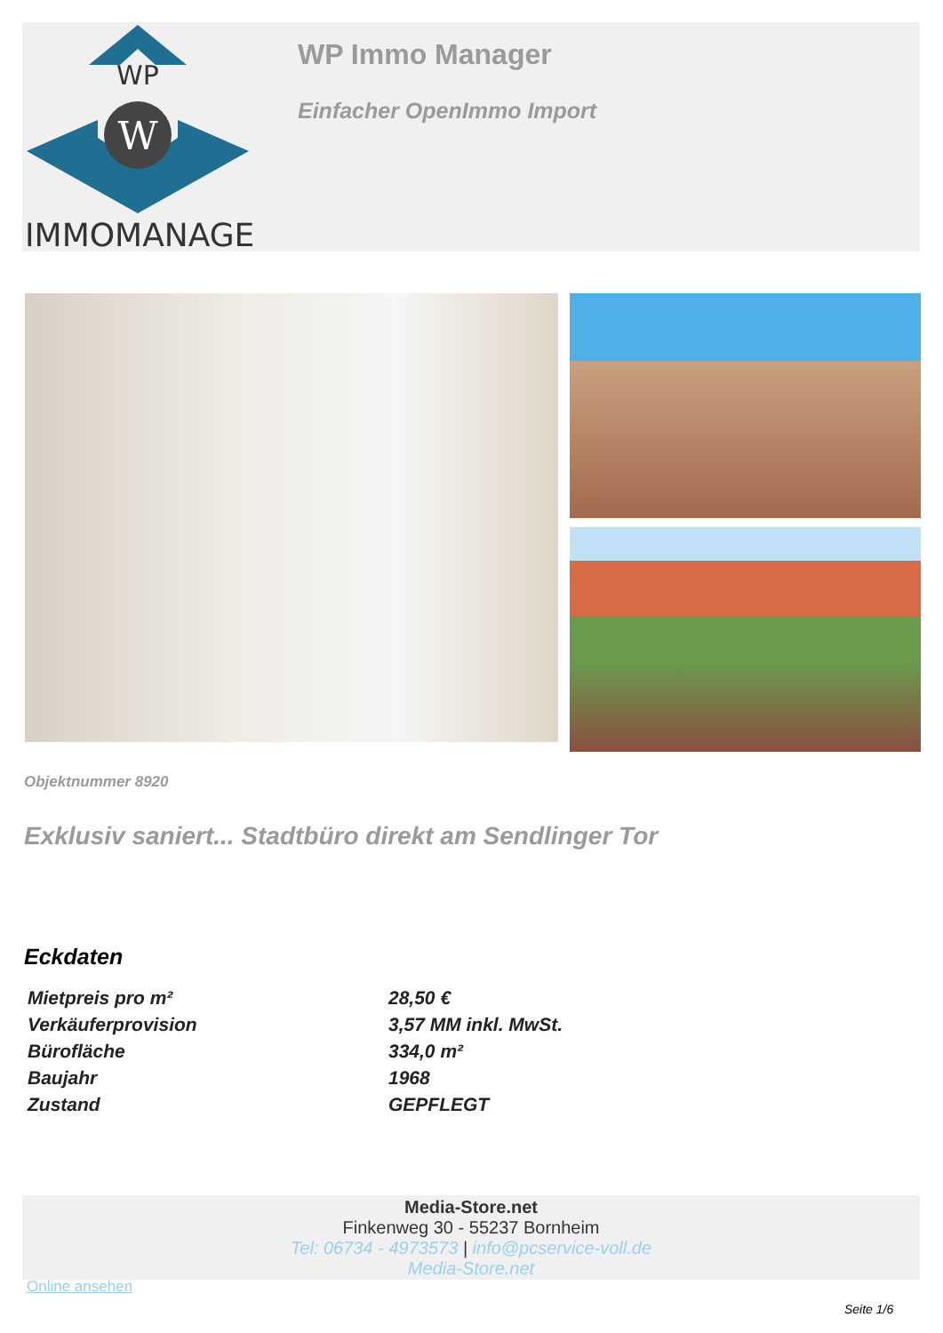WP
W
IMMOMANAGER
WP Immo Manager
Einfacher OpenImmo Import
Objektnummer 8920
Exklusiv saniert... Stadtbüro direkt am Sendlinger Tor
Eckdaten
| Mietpreis pro m² | 28,50 € |
| Verkäuferprovision | 3,57 MM inkl. MwSt. |
| Bürofläche | 334,0 m² |
| Baujahr | 1968 |
| Zustand | GEPFLEGT |
Media-Store.net
Finkenweg 30 - 55237 Bornheim
Tel: 06734 - 4973573 | info@pcservice-voll.de
Media-Store.net
Online ansehen
Seite 1/6